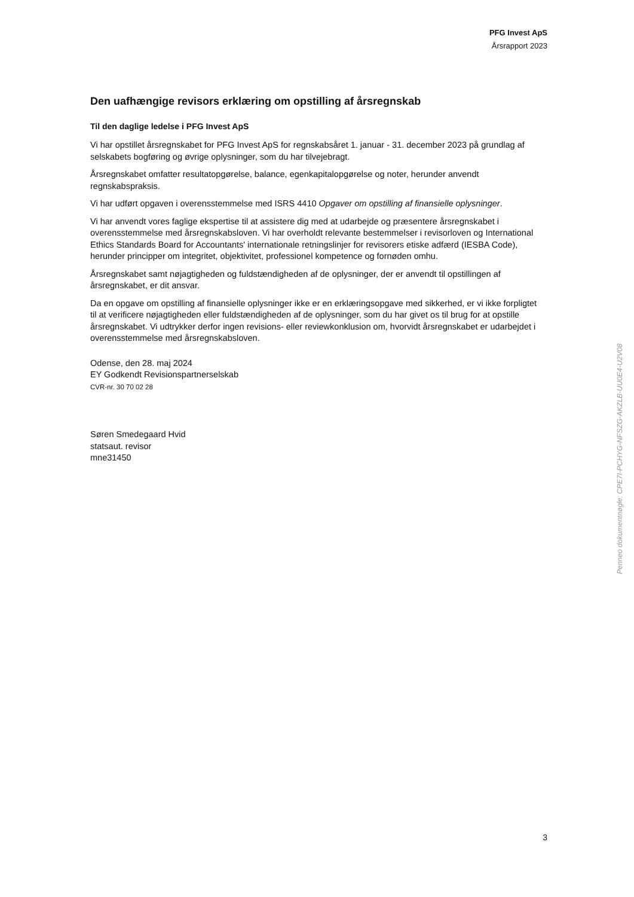PFG Invest ApS
Årsrapport 2023
Den uafhængige revisors erklæring om opstilling af årsregnskab
Til den daglige ledelse i PFG Invest ApS
Vi har opstillet årsregnskabet for PFG Invest ApS for regnskabsåret 1. januar - 31. december 2023 på grundlag af selskabets bogføring og øvrige oplysninger, som du har tilvejebragt.
Årsregnskabet omfatter resultatopgørelse, balance, egenkapitalopgørelse og noter, herunder anvendt regnskabspraksis.
Vi har udført opgaven i overensstemmelse med ISRS 4410 Opgaver om opstilling af finansielle oplysninger.
Vi har anvendt vores faglige ekspertise til at assistere dig med at udarbejde og præsentere årsregnskabet i overensstemmelse med årsregnskabsloven. Vi har overholdt relevante bestemmelser i revisorloven og International Ethics Standards Board for Accountants' internationale retningslinjer for revisorers etiske adfærd (IESBA Code), herunder principper om integritet, objektivitet, professionel kompetence og fornøden omhu.
Årsregnskabet samt nøjagtigheden og fuldstændigheden af de oplysninger, der er anvendt til opstillingen af årsregnskabet, er dit ansvar.
Da en opgave om opstilling af finansielle oplysninger ikke er en erklæringsopgave med sikkerhed, er vi ikke forpligtet til at verificere nøjagtigheden eller fuldstændigheden af de oplysninger, som du har givet os til brug for at opstille årsregnskabet. Vi udtrykker derfor ingen revisions- eller reviewkonklusion om, hvorvidt årsregnskabet er udarbejdet i overensstemmelse med årsregnskabsloven.
Odense, den 28. maj 2024
EY Godkendt Revisionspartnerselskab
CVR-nr. 30 70 02 28
Søren Smedegaard Hvid
statsaut. revisor
mne31450
Penneo dokumentnøgle: CPE7I-PCHYG-NFSZG-AKZLB-UU0E4-U2V08
3